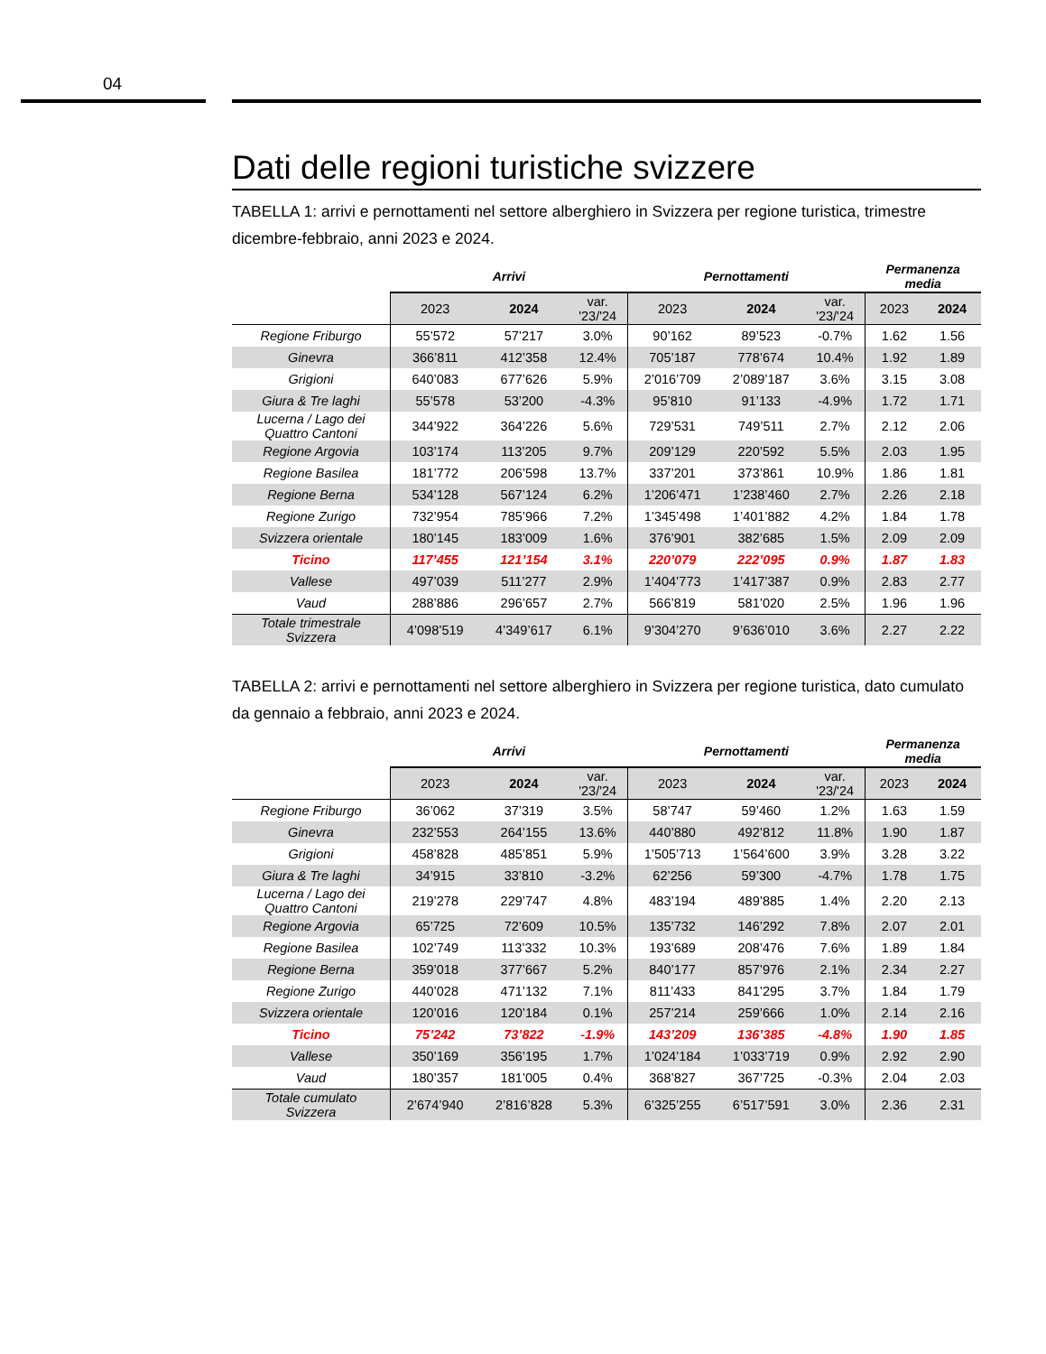04
Dati delle regioni turistiche svizzere
TABELLA 1: arrivi e pernottamenti nel settore alberghiero in Svizzera per regione turistica, trimestre dicembre-febbraio, anni 2023 e 2024.
| | Arrivi | | | Pernottamenti | | | Permanenza media | |
| --- | --- | --- | --- | --- | --- | --- | --- | --- |
| | 2023 | 2024 | var. '23/'24 | 2023 | 2024 | var. '23/'24 | 2023 | 2024 |
| Regione Friburgo | 55’572 | 57’217 | 3.0% | 90’162 | 89’523 | -0.7% | 1.62 | 1.56 |
| Ginevra | 366’811 | 412’358 | 12.4% | 705’187 | 778’674 | 10.4% | 1.92 | 1.89 |
| Grigioni | 640’083 | 677’626 | 5.9% | 2’016’709 | 2’089’187 | 3.6% | 3.15 | 3.08 |
| Giura & Tre laghi | 55’578 | 53’200 | -4.3% | 95’810 | 91’133 | -4.9% | 1.72 | 1.71 |
| Lucerna / Lago dei Quattro Cantoni | 344’922 | 364’226 | 5.6% | 729’531 | 749’511 | 2.7% | 2.12 | 2.06 |
| Regione Argovia | 103’174 | 113’205 | 9.7% | 209’129 | 220’592 | 5.5% | 2.03 | 1.95 |
| Regione Basilea | 181’772 | 206’598 | 13.7% | 337’201 | 373’861 | 10.9% | 1.86 | 1.81 |
| Regione Berna | 534’128 | 567’124 | 6.2% | 1’206’471 | 1’238’460 | 2.7% | 2.26 | 2.18 |
| Regione Zurigo | 732’954 | 785’966 | 7.2% | 1’345’498 | 1’401’882 | 4.2% | 1.84 | 1.78 |
| Svizzera orientale | 180’145 | 183’009 | 1.6% | 376’901 | 382’685 | 1.5% | 2.09 | 2.09 |
| Ticino | 117’455 | 121’154 | 3.1% | 220’079 | 222’095 | 0.9% | 1.87 | 1.83 |
| Vallese | 497’039 | 511’277 | 2.9% | 1’404’773 | 1’417’387 | 0.9% | 2.83 | 2.77 |
| Vaud | 288’886 | 296’657 | 2.7% | 566’819 | 581’020 | 2.5% | 1.96 | 1.96 |
| Totale trimestrale Svizzera | 4’098’519 | 4’349’617 | 6.1% | 9’304’270 | 9’636’010 | 3.6% | 2.27 | 2.22 |
TABELLA 2: arrivi e pernottamenti nel settore alberghiero in Svizzera per regione turistica, dato cumulato da gennaio a febbraio, anni 2023 e 2024.
| | Arrivi | | | Pernottamenti | | | Permanenza media | |
| --- | --- | --- | --- | --- | --- | --- | --- | --- |
| | 2023 | 2024 | var. '23/'24 | 2023 | 2024 | var. '23/'24 | 2023 | 2024 |
| Regione Friburgo | 36’062 | 37’319 | 3.5% | 58’747 | 59’460 | 1.2% | 1.63 | 1.59 |
| Ginevra | 232’553 | 264’155 | 13.6% | 440’880 | 492’812 | 11.8% | 1.90 | 1.87 |
| Grigioni | 458’828 | 485’851 | 5.9% | 1’505’713 | 1’564’600 | 3.9% | 3.28 | 3.22 |
| Giura & Tre laghi | 34’915 | 33’810 | -3.2% | 62’256 | 59’300 | -4.7% | 1.78 | 1.75 |
| Lucerna / Lago dei Quattro Cantoni | 219’278 | 229’747 | 4.8% | 483’194 | 489’885 | 1.4% | 2.20 | 2.13 |
| Regione Argovia | 65’725 | 72’609 | 10.5% | 135’732 | 146’292 | 7.8% | 2.07 | 2.01 |
| Regione Basilea | 102’749 | 113’332 | 10.3% | 193’689 | 208’476 | 7.6% | 1.89 | 1.84 |
| Regione Berna | 359’018 | 377’667 | 5.2% | 840’177 | 857’976 | 2.1% | 2.34 | 2.27 |
| Regione Zurigo | 440’028 | 471’132 | 7.1% | 811’433 | 841’295 | 3.7% | 1.84 | 1.79 |
| Svizzera orientale | 120’016 | 120’184 | 0.1% | 257’214 | 259’666 | 1.0% | 2.14 | 2.16 |
| Ticino | 75’242 | 73’822 | -1.9% | 143’209 | 136’385 | -4.8% | 1.90 | 1.85 |
| Vallese | 350’169 | 356’195 | 1.7% | 1’024’184 | 1’033’719 | 0.9% | 2.92 | 2.90 |
| Vaud | 180’357 | 181’005 | 0.4% | 368’827 | 367’725 | -0.3% | 2.04 | 2.03 |
| Totale cumulato Svizzera | 2’674’940 | 2’816’828 | 5.3% | 6’325’255 | 6’517’591 | 3.0% | 2.36 | 2.31 |